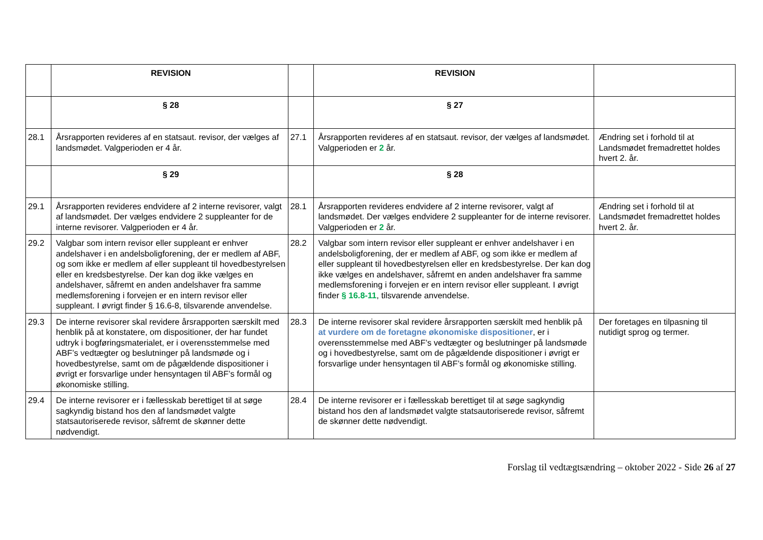| | REVISION | | REVISION | |
| | § 28 | | § 27 | |
| 28.1 | Årsrapporten revideres af en statsaut. revisor, der vælges af landsmødet. Valgperioden er 4 år. | 27.1 | Årsrapporten revideres af en statsaut. revisor, der vælges af landsmødet. Valgperioden er 2 år. | Ændring set i forhold til at Landsmødet fremadrettet holdes hvert 2. år. |
| | § 29 | | § 28 | |
| 29.1 | Årsrapporten revideres endvidere af 2 interne revisorer, valgt af landsmødet. Der vælges endvidere 2 suppleanter for de interne revisorer. Valgperioden er 4 år. | 28.1 | Årsrapporten revideres endvidere af 2 interne revisorer, valgt af landsmødet. Der vælges endvidere 2 suppleanter for de interne revisorer. Valgperioden er 2 år. | Ændring set i forhold til at Landsmødet fremadrettet holdes hvert 2. år. |
| 29.2 | Valgbar som intern revisor eller suppleant er enhver andelshaver i en andelsboligforening, der er medlem af ABF, og som ikke er medlem af eller suppleant til hovedbestyrelsen eller en kredsbestyrelse. Der kan dog ikke vælges en andelshaver, såfremt en anden andelshaver fra samme medlemsforening i forvejen er en intern revisor eller suppleant. I øvrigt finder § 16.6-8, tilsvarende anvendelse. | 28.2 | Valgbar som intern revisor eller suppleant er enhver andelshaver i en andelsboligforening, der er medlem af ABF, og som ikke er medlem af eller suppleant til hovedbestyrelsen eller en kredsbestyrelse. Der kan dog ikke vælges en andelshaver, såfremt en anden andelshaver fra samme medlemsforening i forvejen er en intern revisor eller suppleant. I øvrigt finder § 16.8-11 , tilsvarende anvendelse. | |
| 29.3 | De interne revisorer skal revidere årsrapporten særskilt med henblik på at konstatere, om dispositioner, der har fundet udtryk i bogføringsmaterialet, er i overensstemmelse med ABF’s vedtægter og beslutninger på landsmøde og i hovedbestyrelse, samt om de pågældende dispositioner i øvrigt er forsvarlige under hensyntagen til ABF’s formål og økonomiske stilling. | 28.3 | De interne revisorer skal revidere årsrapporten særskilt med henblik på at vurdere om de foretagne økonomiske dispositioner , er i overensstemmelse med ABF’s vedtægter og beslutninger på landsmøde og i hovedbestyrelse, samt om de pågældende dispositioner i øvrigt er forsvarlige under hensyntagen til ABF’s formål og økonomiske stilling. | Der foretages en tilpasning til nutidigt sprog og termer. |
| 29.4 | De interne revisorer er i fællesskab berettiget til at søge sagkyndig bistand hos den af landsmødet valgte statsautoriserede revisor, såfremt de skønner dette nødvendigt. | 28.4 | De interne revisorer er i fællesskab berettiget til at søge sagkyndig bistand hos den af landsmødet valgte statsautoriserede revisor, såfremt de skønner dette nødvendigt. | |
Forslag til vedtægtsændring – oktober 2022 - Side 26 af 27